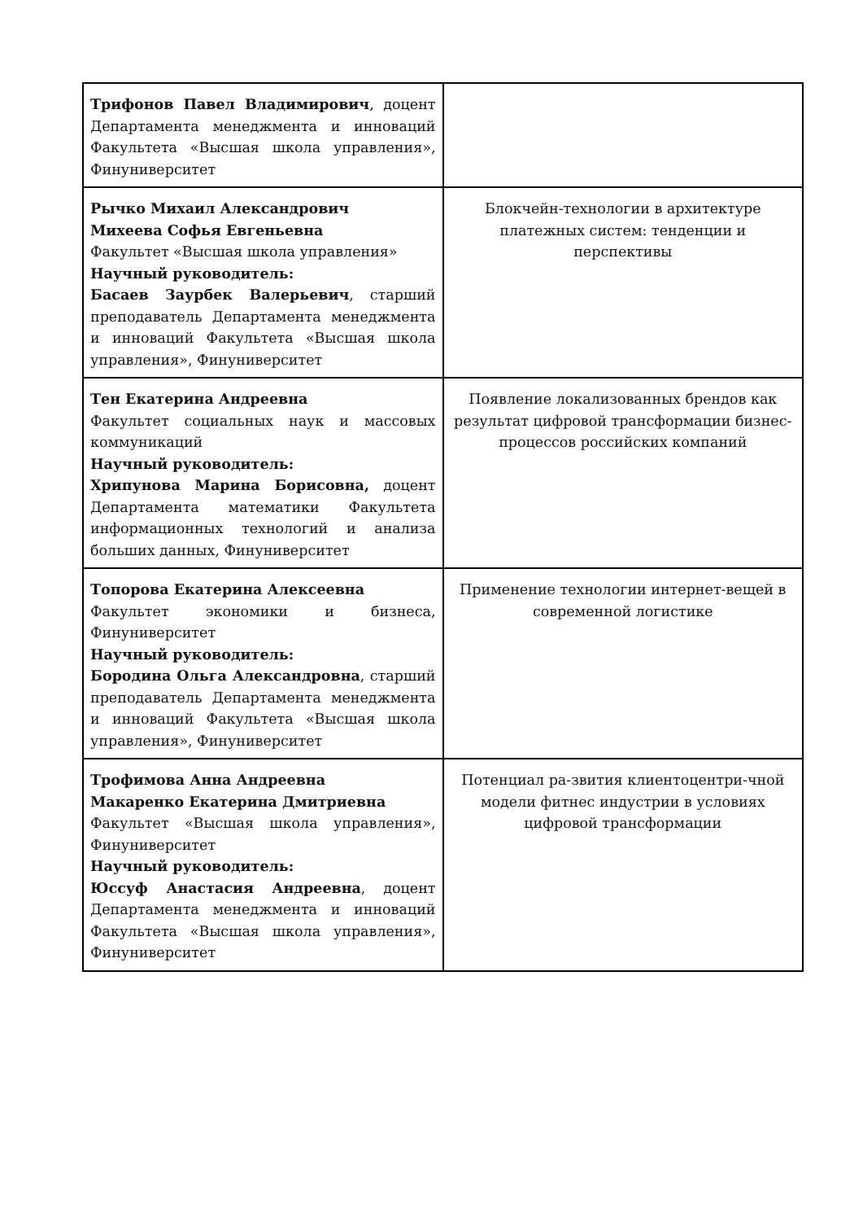| Трифонов Павел Владимирович , доцент Департамента менеджмента и инноваций Факультета «Высшая школа управления», Финуниверситет | |
| Рычко Михаил Александрович Михеева Софья Евгеньевна Факультет «Высшая школа управления» Научный руководитель: Басаев Заурбек Валерьевич , старший преподаватель Департамента менеджмента и инноваций Факультета «Высшая школа управления», Финуниверситет | Блокчейн-технологии в архитектуре платежных систем: тенденции и перспективы |
| Тен Екатерина Андреевна Факультет социальных наук и массовых коммуникаций Научный руководитель: Хрипунова Марина Борисовна, доцент Департамента математики Факультета информационных технологий и анализа больших данных, Финуниверситет | Появление локализованных брендов как результат цифровой трансформации бизнес-процессов российских компаний |
| Топорова Екатерина Алексеевна Факультет экономики и бизнеса, Финуниверситет Научный руководитель: Бородина Ольга Александровна , старший преподаватель Департамента менеджмента и инноваций Факультета «Высшая школа управления», Финуниверситет | Применение технологии интернет-вещей в современной логистике |
| Трофимова Анна Андреевна Макаренко Екатерина Дмитриевна Факультет «Высшая школа управления», Финуниверситет Научный руководитель: Юссуф Анастасия Андреевна , доцент Департамента менеджмента и инноваций Факультета «Высшая школа управления», Финуниверситет | Потенциал ра-звития клиентоцентри-чной модели фитнес индустрии в условиях цифровой трансформации |